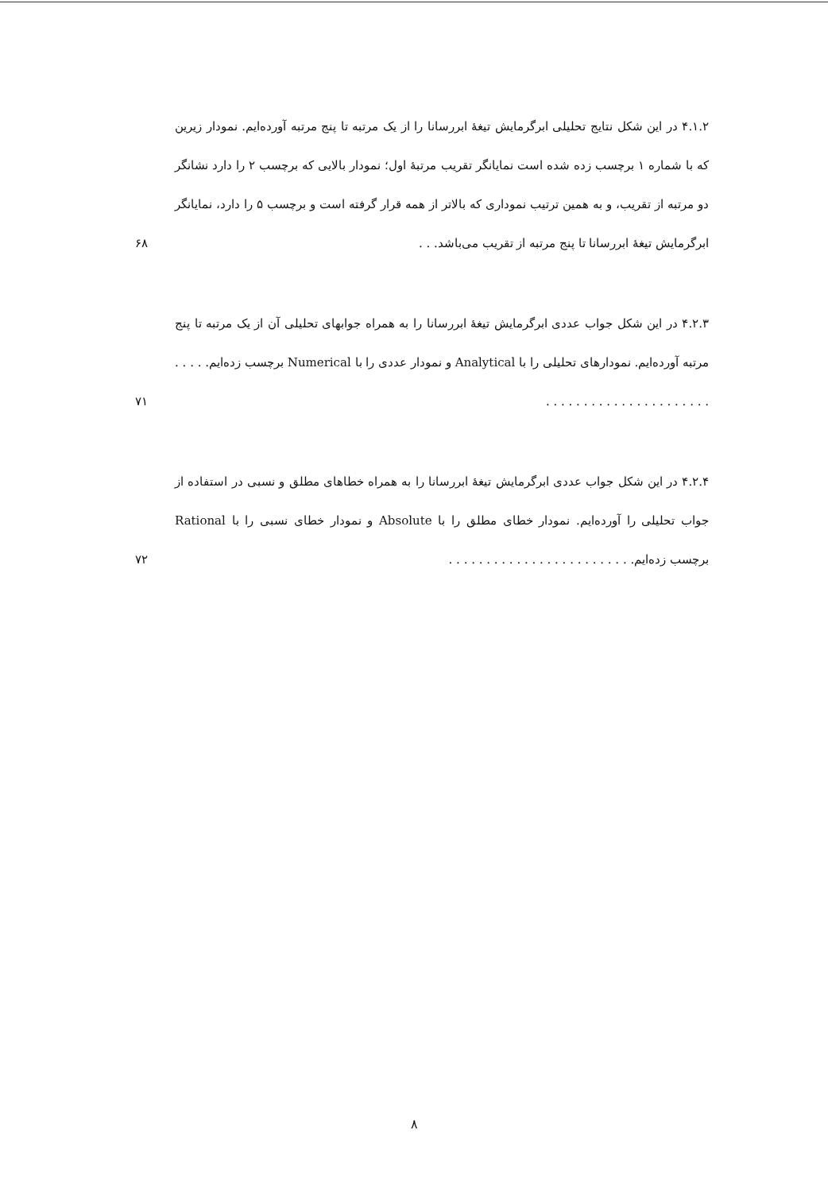۴.۱.۲ در این شکل نتایج تحلیلی ابرگرمایش تیغهٔ ابررسانا را از یک مرتبه تا پنج مرتبه آورده‌ایم. نمودار زیرین که با شماره ۱ برچسب زده شده است نمایانگر تقریب مرتبهٔ اول؛ نمودار بالایی که برچسب ۲ را دارد نشانگر دو مرتبه از تقریب، و به همین ترتیب نموداری که بالاتر از همه قرار گرفته است و برچسب ۵ را دارد، نمایانگر ابرگرمایش تیغهٔ ابررسانا تا پنج مرتبه از تقریب می‌باشد. . .
۶۸
۴.۲.۳ در این شکل جواب عددی ابرگرمایش تیغهٔ ابررسانا را به همراه جوابهای تحلیلی آن از یک مرتبه تا پنج مرتبه آورده‌ایم. نمودارهای تحلیلی را با Analytical و نمودار عددی را با Numerical برچسب زده‌ایم. . . . . . . . . . . . . . . . . . . . . . . . . . .
۷۱
۴.۲.۴ در این شکل جواب عددی ابرگرمایش تیغهٔ ابررسانا را به همراه خطاهای مطلق و نسبی در استفاده از جواب تحلیلی را آورده‌ایم. نمودار خطای مطلق را با Absolute و نمودار خطای نسبی را با Rational برچسب زده‌ایم. . . . . . . . . . . . . . . . . . . . . . . . .
۷۲
۸